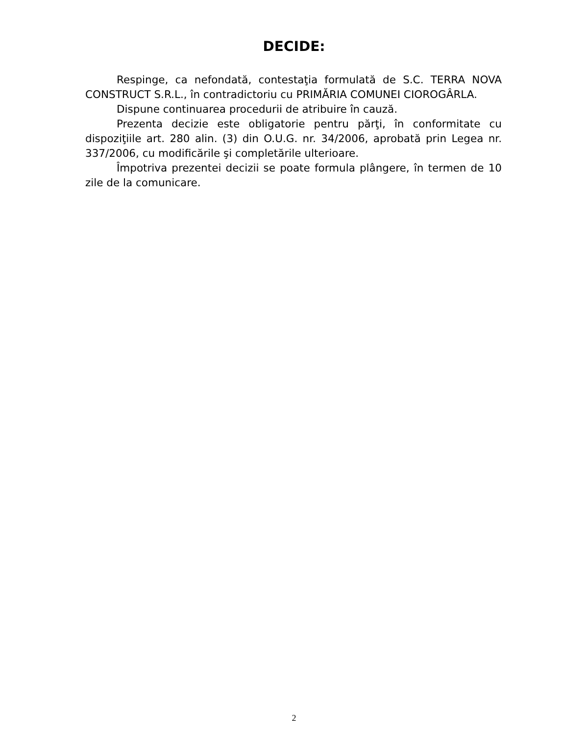DECIDE:
Respinge, ca nefondată, contestaţia formulată de S.C. TERRA NOVA CONSTRUCT S.R.L., în contradictoriu cu PRIMĂRIA COMUNEI CIOROGÂRLA.
Dispune continuarea procedurii de atribuire în cauză.
Prezenta decizie este obligatorie pentru părţi, în conformitate cu dispoziţiile art. 280 alin. (3) din O.U.G. nr. 34/2006, aprobată prin Legea nr. 337/2006, cu modificările şi completările ulterioare.
Împotriva prezentei decizii se poate formula plângere, în termen de 10 zile de la comunicare.
2